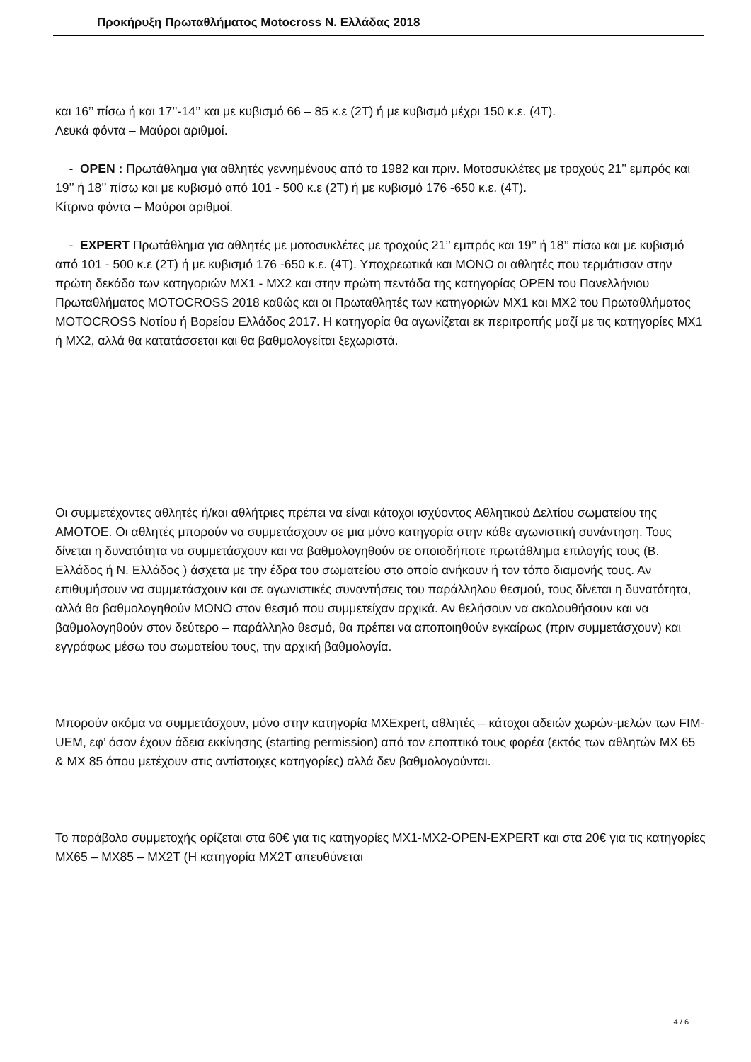Προκήρυξη Πρωταθλήματος Motocross Ν. Ελλάδας 2018
και 16’’ πίσω ή και 17’’-14’’ και με κυβισμό 66 – 85 κ.ε (2Τ) ή με κυβισμό μέχρι 150 κ.ε. (4Τ).
Λευκά φόντα – Μαύροι αριθμοί.
- OPEN : Πρωτάθλημα για αθλητές γεννημένους από το 1982 και πριν. Μοτοσυκλέτες με τροχούς 21’’ εμπρός και 19’’ ή 18’’ πίσω και με κυβισμό από 101 - 500 κ.ε (2Τ) ή με κυβισμό 176 -650 κ.ε. (4Τ).
Κίτρινα φόντα – Μαύροι αριθμοί.
- EXPERT Πρωτάθλημα για αθλητές με μοτοσυκλέτες με τροχούς 21’’ εμπρός και 19’’ ή 18’’ πίσω και με κυβισμό από 101 - 500 κ.ε (2Τ) ή με κυβισμό 176 -650 κ.ε. (4Τ). Υποχρεωτικά και ΜΟΝΟ οι αθλητές που τερμάτισαν στην πρώτη δεκάδα των κατηγοριών ΜΧ1 - ΜΧ2 και στην πρώτη πεντάδα της κατηγορίας OPEN του Πανελλήνιου Πρωταθλήματος MOTOCROSS 2018 καθώς και οι Πρωταθλητές των κατηγοριών ΜΧ1 και ΜΧ2 του Πρωταθλήματος MOTOCROSS Νοτίου ή Βορείου Ελλάδος 2017. Η κατηγορία θα αγωνίζεται εκ περιτροπής μαζί με τις κατηγορίες ΜΧ1 ή ΜΧ2, αλλά θα κατατάσσεται και θα βαθμολογείται ξεχωριστά.
Οι συμμετέχοντες αθλητές ή/και αθλήτριες πρέπει να είναι κάτοχοι ισχύοντος Αθλητικού Δελτίου σωματείου της ΑΜΟΤΟΕ. Οι αθλητές μπορούν να συμμετάσχουν σε μια μόνο κατηγορία στην κάθε αγωνιστική συνάντηση. Τους δίνεται η δυνατότητα να συμμετάσχουν και να βαθμολογηθούν σε οποιοδήποτε πρωτάθλημα επιλογής τους (Β. Ελλάδος ή Ν. Ελλάδος ) άσχετα με την έδρα του σωματείου στο οποίο ανήκουν ή τον τόπο διαμονής τους. Αν επιθυμήσουν να συμμετάσχουν και σε αγωνιστικές συναντήσεις του παράλληλου θεσμού, τους δίνεται η δυνατότητα, αλλά θα βαθμολογηθούν ΜΟΝΟ στον θεσμό που συμμετείχαν αρχικά. Αν θελήσουν να ακολουθήσουν και να βαθμολογηθούν στον δεύτερο – παράλληλο θεσμό, θα πρέπει να αποποιηθούν εγκαίρως (πριν συμμετάσχουν) και εγγράφως μέσω του σωματείου τους, την αρχική βαθμολογία.
Μπορούν ακόμα να συμμετάσχουν, μόνο στην κατηγορία MXExpert, αθλητές – κάτοχοι αδειών χωρών-μελών των FIM-UEM, εφ’ όσον έχουν άδεια εκκίνησης (starting permission) από τον εποπτικό τους φορέα (εκτός των αθλητών MX 65 & MX 85 όπου μετέχουν στις αντίστοιχες κατηγορίες) αλλά δεν βαθμολογούνται.
Το παράβολο συμμετοχής ορίζεται στα 60€ για τις κατηγορίες ΜΧ1-ΜΧ2-OPEN-EXPERT και στα 20€ για τις κατηγορίες ΜΧ65 – ΜΧ85 – ΜΧ2Τ (Η κατηγορία ΜΧ2Τ απευθύνεται
4 / 6